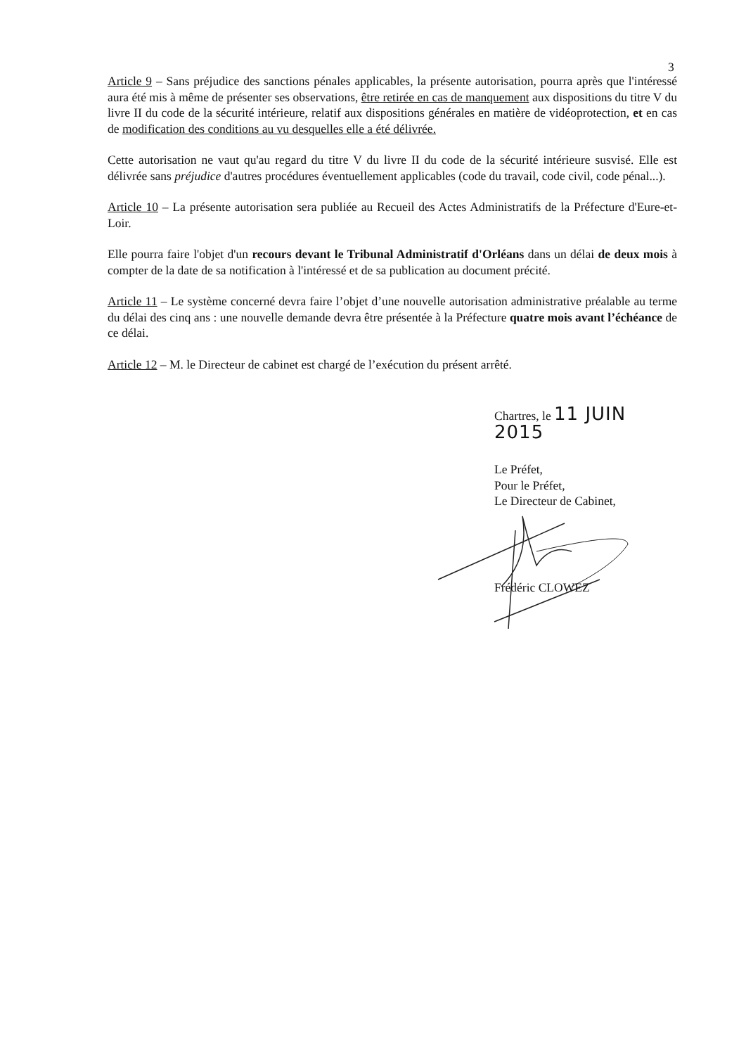3
Article 9 – Sans préjudice des sanctions pénales applicables, la présente autorisation, pourra après que l'intéressé aura été mis à même de présenter ses observations, être retirée en cas de manquement aux dispositions du titre V du livre II du code de la sécurité intérieure, relatif aux dispositions générales en matière de vidéoprotection, et en cas de modification des conditions au vu desquelles elle a été délivrée.
Cette autorisation ne vaut qu'au regard du titre V du livre II du code de la sécurité intérieure susvisé. Elle est délivrée sans préjudice d'autres procédures éventuellement applicables (code du travail, code civil, code pénal...).
Article 10 – La présente autorisation sera publiée au Recueil des Actes Administratifs de la Préfecture d'Eure-et-Loir.
Elle pourra faire l'objet d'un recours devant le Tribunal Administratif d'Orléans dans un délai de deux mois à compter de la date de sa notification à l'intéressé et de sa publication au document précité.
Article 11 – Le système concerné devra faire l’objet d’une nouvelle autorisation administrative préalable au terme du délai des cinq ans : une nouvelle demande devra être présentée à la Préfecture quatre mois avant l’échéance de ce délai.
Article 12 – M. le Directeur de cabinet est chargé de l’exécution du présent arrêté.
Chartres, le 11 JUIN 2015
Le Préfet,
Pour le Préfet,
Le Directeur de Cabinet,
Frédéric CLOWEZ